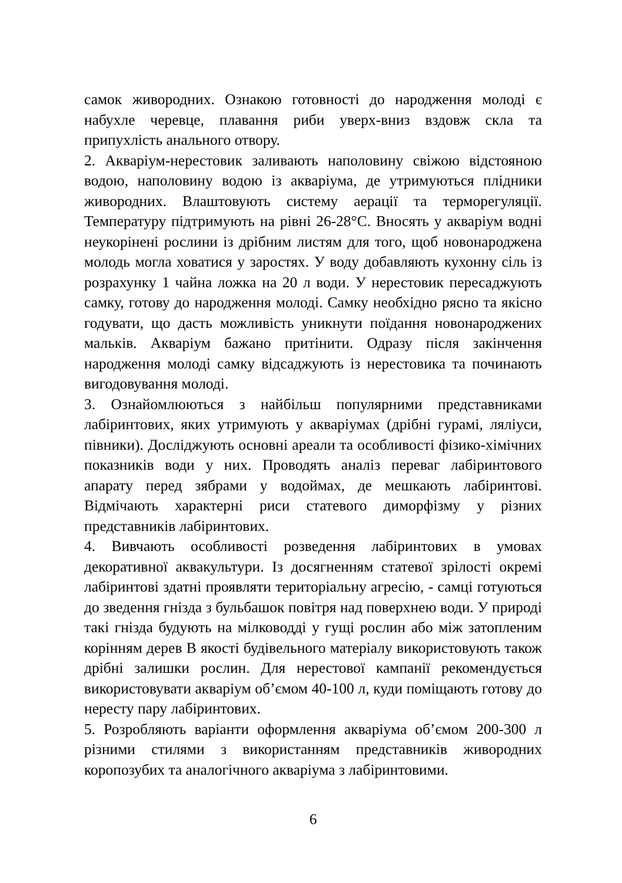самок живородних. Ознакою готовності до народження молоді є набухле черевце, плавання риби уверх-вниз вздовж скла та припухлість анального отвору.
2. Акваріум-нерестовик заливають наполовину свіжою відстояною водою, наполовину водою із акваріума, де утримуються плідники живородних. Влаштовують систему аерації та терморегуляції. Температуру підтримують на рівні 26-28°С. Вносять у акваріум водні неукорінені рослини із дрібним листям для того, щоб новонароджена молодь могла ховатися у заростях. У воду добавляють кухонну сіль із розрахунку 1 чайна ложка на 20 л води. У нерестовик пересаджують самку, готову до народження молоді. Самку необхідно рясно та якісно годувати, що дасть можливість уникнути поїдання новонароджених мальків. Акваріум бажано притінити. Одразу після закінчення народження молоді самку відсаджують із нерестовика та починають вигодовування молоді.
3. Ознайомлюються з найбільш популярними представниками лабіринтових, яких утримують у акваріумах (дрібні гурамі, ляліуси, півники). Досліджують основні ареали та особливості фізико-хімічних показників води у них. Проводять аналіз переваг лабіринтового апарату перед зябрами у водоймах, де мешкають лабіринтові. Відмічають характерні риси статевого диморфізму у різних представників лабіринтових.
4. Вивчають особливості розведення лабіринтових в умовах декоративної аквакультури. Із досягненням статевої зрілості окремі лабіринтові здатні проявляти територіальну агресію, - самці готуються до зведення гнізда з бульбашок повітря над поверхнею води. У природі такі гнізда будують на мілководді у гущі рослин або між затопленим корінням дерев В якості будівельного матеріалу використовують також дрібні залишки рослин. Для нерестової кампанії рекомендується використовувати акваріум об’ємом 40-100 л, куди поміщають готову до нересту пару лабіринтових.
5. Розробляють варіанти оформлення акваріума об’ємом 200-300 л різними стилями з використанням представників живородних коропозубих та аналогічного акваріума з лабіринтовими.
6